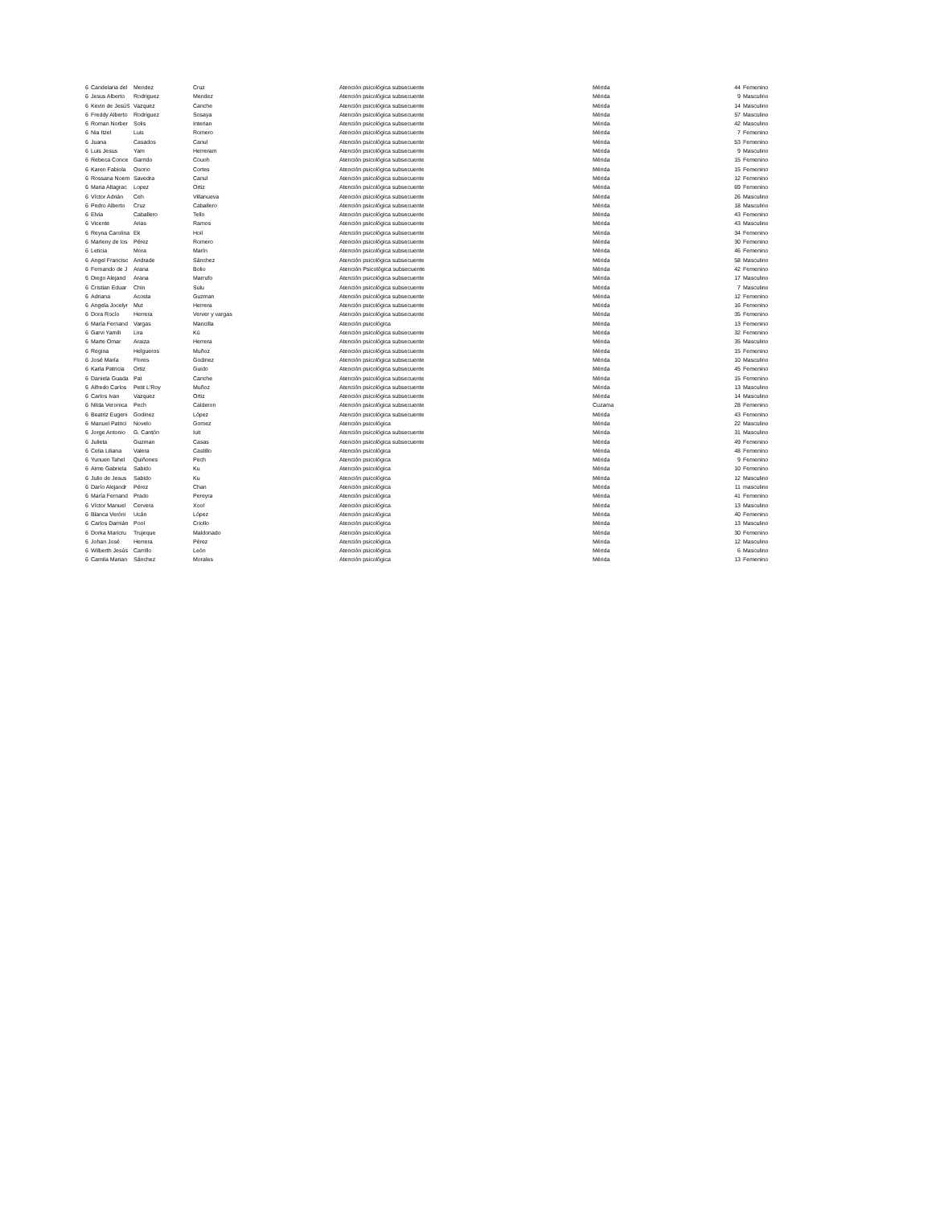| 6 | Candelaria del | Mendez | Cruz | Atención psicológica subsecuente | Mérida | 44 | Femenino |
| 6 | Jesus Alberto | Rodriguez | Mendez | Atención psicológica subsecuente | Mérida | 9 | Masculino |
| 6 | Kevin de JesúS | Vazquez | Canche | Atención psicológica subsecuente | Mérida | 14 | Masculino |
| 6 | Freddy Alberto | Rodriguez | Sosaya | Atención psicológica subsecuente | Mérida | 57 | Masculino |
| 6 | Roman Norber | Solis | Interian | Atención psicológica subsecuente | Mérida | 42 | Masculino |
| 6 | Nia Itzel | Luis | Romero | Atención psicológica subsecuente | Mérida | 7 | Femenino |
| 6 | Juana | Casados | Canul | Atención psicológica subsecuente | Mérida | 53 | Femenino |
| 6 | Luis Jesus | Yam | Herreram | Atención psicológica subsecuente | Mérida | 9 | Masculino |
| 6 | Rebeca Conce | Garrido | Couoh | Atención psicológica subsecuente | Mérida | 15 | Femenino |
| 6 | Karen Fabiola | Osorio | Cortes | Atención psicológica subsecuente | Mérida | 15 | Femenino |
| 6 | Rossana Noem | Savedra | Canul | Atención psicológica subsecuente | Mérida | 12 | Femenino |
| 6 | Maria Altagrac | Lopez | Ortiz | Atención psicológica subsecuente | Mérida | 69 | Femenino |
| 6 | Víctor Adrián | Ceh | Villanueva | Atención psicológica subsecuente | Mérida | 26 | Masculino |
| 6 | Pedro Alberto | Cruz | Caballero | Atención psicológica subsecuente | Mérida | 18 | Masculino |
| 6 | Elvia | Caballero | Tello | Atención psicológica subsecuente | Mérida | 43 | Femenino |
| 6 | Vicente | Arias | Ramos | Atención psicológica subsecuente | Mérida | 43 | Masculino |
| 6 | Reyna Carolina | Ek | Hoil | Atención psicológica subsecuente | Mérida | 34 | Femenino |
| 6 | Marleny de los | Pérez | Romero | Atención psicológica subsecuente | Mérida | 30 | Femenino |
| 6 | Leticia | Mora | Marín | Atención psicológica subsecuente | Mérida | 46 | Femenino |
| 6 | Angel Francisc | Andrade | Sánchez | Atención psicológica subsecuente | Mérida | 58 | Masculino |
| 6 | Fernando de J | Arana | Bolio | Atención Psicológica subsecuente | Mérida | 42 | Femenino |
| 6 | Diego Alejand | Arana | Marrufo | Atención psicológica subsecuente | Mérida | 17 | Masculino |
| 6 | Cristian Eduar | Chin | Sulu | Atención psicológica subsecuente | Mérida | 7 | Masculino |
| 6 | Adriana | Acosta | Guzman | Atención psicológica subsecuente | Mérida | 12 | Femenino |
| 6 | Angela Jocelyr | Mut | Herrera | Atención psicológica subsecuente | Mérida | 16 | Femenino |
| 6 | Dora Rocío | Herrera | Verver y vargas | Atención psicológica subsecuente | Mérida | 35 | Femenino |
| 6 | María Fernand | Vargas | Mancilla | Atención psicológica | Mérida | 13 | Femenino |
| 6 | Garvi Yamili | Lira | Kú | Atención psicológica subsecuente | Mérida | 32 | Femenino |
| 6 | Marte Omar | Araiza | Herrera | Atención psicológica subsecuente | Mérida | 35 | Masculino |
| 6 | Regina | Helgueros | Muñoz | Atención psicológica subsecuente | Mérida | 15 | Femenino |
| 6 | José María | Flores | Godinez | Atención psicológica subsecuente | Mérida | 10 | Masculino |
| 6 | Karla Patricia | Ortiz | Guido | Atención psicológica subsecuente | Mérida | 45 | Femenino |
| 6 | Daniela Guada | Pat | Canche | Atención psicológica subsecuente | Mérida | 15 | Femenino |
| 6 | Alfredo Carlos | Petit L'Roy | Muñoz | Atención psicológica subsecuente | Mérida | 13 | Masculino |
| 6 | Carlos Ivan | Vazquez | Ortiz | Atención psicológica subsecuente | Mérida | 14 | Masculino |
| 6 | Nilda Veronica | Pech | Calderon | Atención psicológica subsecuente | Cuzama | 28 | Femenino |
| 6 | Beatriz Eugeni | Godinez | López | Atención psicológica subsecuente | Mérida | 43 | Femenino |
| 6 | Manuel Patrici | Novelo | Gomez | Atención psicológica | Mérida | 22 | Masculino |
| 6 | Jorge Antonio | G. Cantón | Iuit | Atención psicológica subsecuente | Mérida | 31 | Masculino |
| 6 | Julieta | Guzman | Casas | Atención psicológica subsecuente | Mérida | 49 | Femenino |
| 6 | Celia Liliana | Valera | Castillo | Atención psicológica | Mérida | 48 | Femenino |
| 6 | Yunuen Tahel | Quiñones | Pech | Atención psicológica | Mérida | 9 | Femenino |
| 6 | Aime Gabriela | Sabido | Ku | Atención psicológica | Mérida | 10 | Femenino |
| 6 | Julio de Jesus | Sabido | Ku | Atención psicológica | Mérida | 12 | Masculino |
| 6 | Darío Alejandr | Pérez | Chan | Atención psicológica | Mérida | 11 | masculino |
| 6 | María Fernand | Prado | Pereyra | Atención psicológica | Mérida | 41 | Femenino |
| 6 | Víctor Manuel | Cervera | Xool | Atención psicológica | Mérida | 13 | Masculino |
| 6 | Blanca Veróni | Ucán | López | Atención psicológica | Mérida | 40 | Femenino |
| 6 | Carlos Damián | Pool | Criollo | Atención psicológica | Mérida | 13 | Masculino |
| 6 | Dorka Maricru | Trujeque | Maldonado | Atención psicológica | Mérida | 30 | Femenino |
| 6 | Johan José | Herrera | Pérez | Atención psicológica | Mérida | 12 | Masculino |
| 6 | Wilberth Jesús | Carrillo | León | Atención psicológica | Mérida | 6 | Masculino |
| 6 | Camila Marian | Sánchez | Morales | Atención psicológica | Mérida | 13 | Femenino |